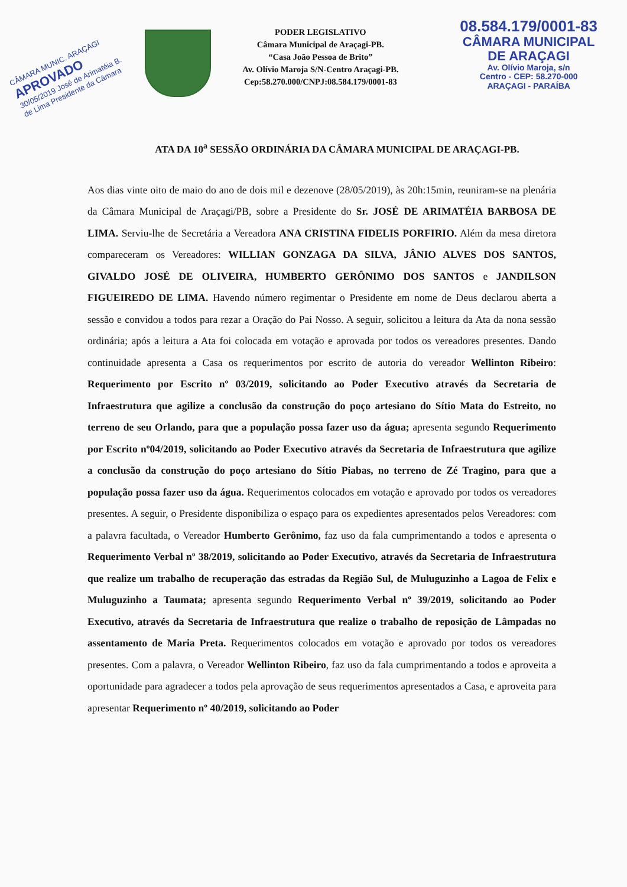CÂMARA MUNIC. ARAÇAGI
APROVADO
30/05/2019 José de Arimatéia B. de Lima Presidente da Câmara
PODER LEGISLATIVO
Câmara Municipal de Araçagi-PB.
“Casa João Pessoa de Brito”
Av. Olívio Maroja S/N-Centro Araçagi-PB.
Cep:58.270.000/CNPJ:08.584.179/0001-83
08.584.179/0001-83
CÂMARA MUNICIPAL
DE ARAÇAGI
Av. Olívio Maroja, s/n
Centro - CEP: 58.270-000
ARAÇAGI - PARAÍBA
ATA DA 10<sup>a</sup> SESSÃO ORDINÁRIA DA CÂMARA MUNICIPAL DE ARAÇAGI-PB.
Aos dias vinte oito de maio do ano de dois mil e dezenove (28/05/2019), às 20h:15min, reuniram-se na plenária da Câmara Municipal de Araçagi/PB, sobre a Presidente do Sr. JOSÉ DE ARIMATÉIA BARBOSA DE LIMA. Serviu-lhe de Secretária a Vereadora ANA CRISTINA FIDELIS PORFIRIO. Além da mesa diretora compareceram os Vereadores: WILLIAN GONZAGA DA SILVA, JÂNIO ALVES DOS SANTOS, GIVALDO JOSÉ DE OLIVEIRA, HUMBERTO GERÔNIMO DOS SANTOS e JANDILSON FIGUEIREDO DE LIMA. Havendo número regimentar o Presidente em nome de Deus declarou aberta a sessão e convidou a todos para rezar a Oração do Pai Nosso. A seguir, solicitou a leitura da Ata da nona sessão ordinária; após a leitura a Ata foi colocada em votação e aprovada por todos os vereadores presentes. Dando continuidade apresenta a Casa os requerimentos por escrito de autoria do vereador Wellinton Ribeiro: Requerimento por Escrito nº 03/2019, solicitando ao Poder Executivo através da Secretaria de Infraestrutura que agilize a conclusão da construção do poço artesiano do Sítio Mata do Estreito, no terreno de seu Orlando, para que a população possa fazer uso da água; apresenta segundo Requerimento por Escrito nº04/2019, solicitando ao Poder Executivo através da Secretaria de Infraestrutura que agilize a conclusão da construção do poço artesiano do Sítio Piabas, no terreno de Zé Tragino, para que a população possa fazer uso da água. Requerimentos colocados em votação e aprovado por todos os vereadores presentes. A seguir, o Presidente disponibiliza o espaço para os expedientes apresentados pelos Vereadores: com a palavra facultada, o Vereador Humberto Gerônimo, faz uso da fala cumprimentando a todos e apresenta o Requerimento Verbal nº 38/2019, solicitando ao Poder Executivo, através da Secretaria de Infraestrutura que realize um trabalho de recuperação das estradas da Região Sul, de Muluguzinho a Lagoa de Felix e Muluguzinho a Taumata; apresenta segundo Requerimento Verbal nº 39/2019, solicitando ao Poder Executivo, através da Secretaria de Infraestrutura que realize o trabalho de reposição de Lâmpadas no assentamento de Maria Preta. Requerimentos colocados em votação e aprovado por todos os vereadores presentes. Com a palavra, o Vereador Wellinton Ribeiro, faz uso da fala cumprimentando a todos e aproveita a oportunidade para agradecer a todos pela aprovação de seus requerimentos apresentados a Casa, e aproveita para apresentar Requerimento nº 40/2019, solicitando ao Poder